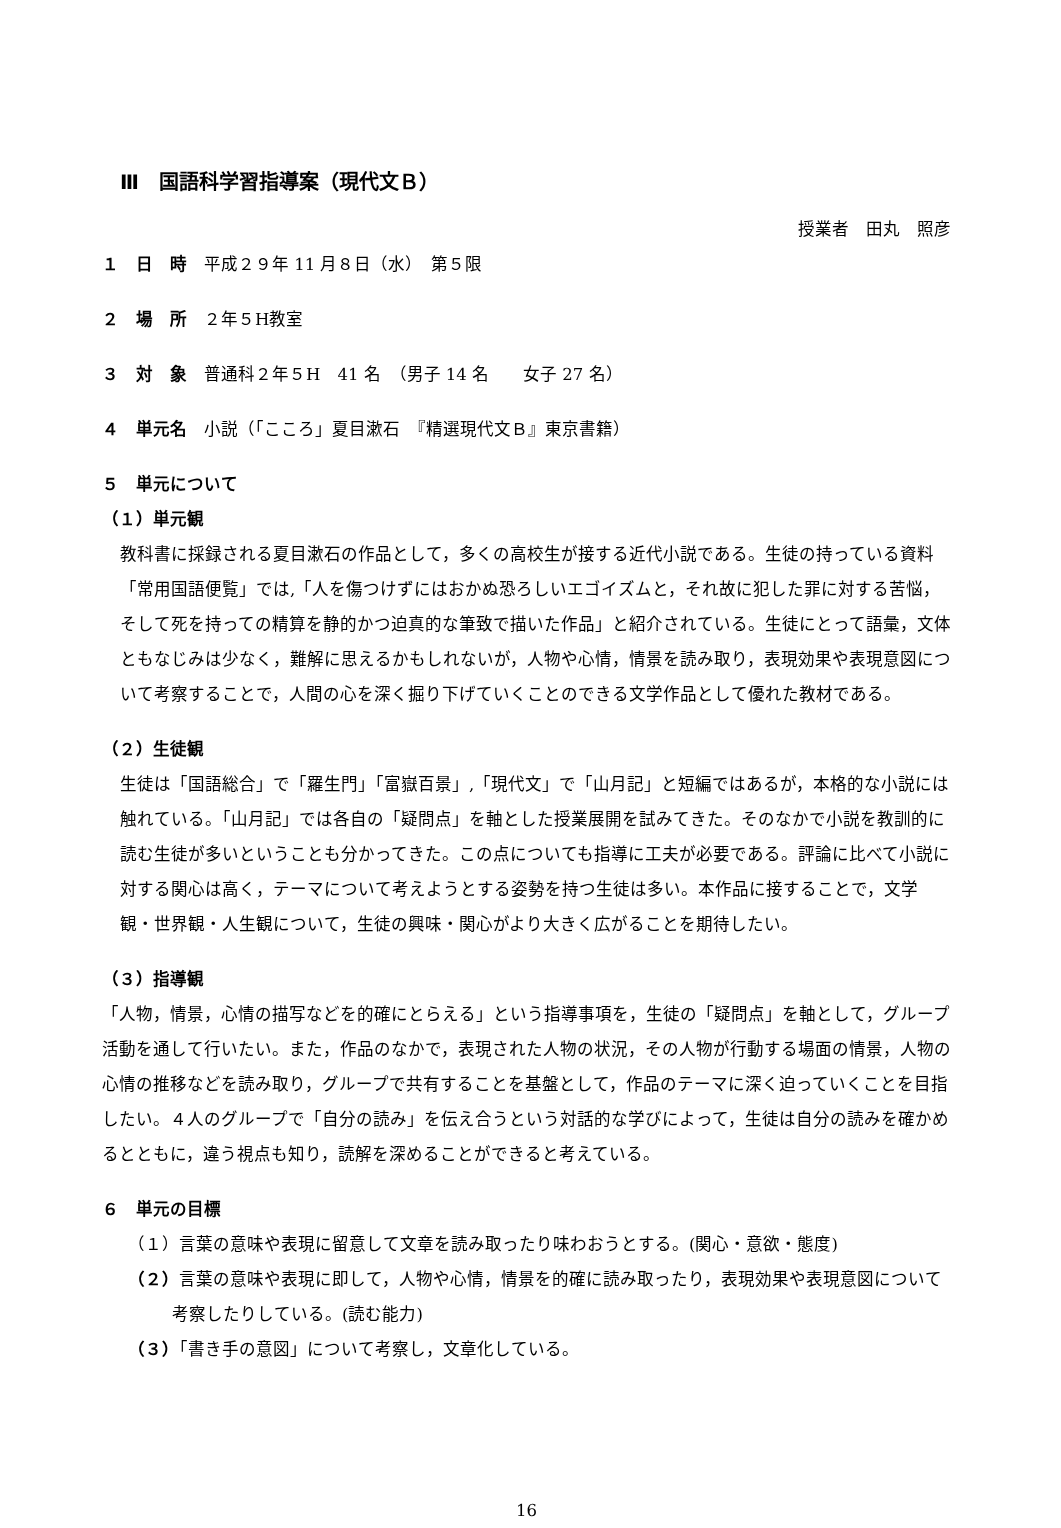Ⅲ　国語科学習指導案（現代文Ｂ）
授業者　田丸　照彦
１　日　時　平成２９年 11 月８日（水）　第５限
２　場　所　２年５H教室
３　対　象　普通科２年５H　41 名　（男子 14 名　　女子 27 名）
４　単元名　小説（「こころ」夏目漱石　『精選現代文Ｂ』東京書籍）
５　単元について
（１）単元観
教科書に採録される夏目漱石の作品として，多くの高校生が接する近代小説である。生徒の持っている資料「常用国語便覧」では,「人を傷つけずにはおかぬ恐ろしいエゴイズムと，それ故に犯した罪に対する苦悩，そして死を持っての精算を静的かつ迫真的な筆致で描いた作品」と紹介されている。生徒にとって語彙，文体ともなじみは少なく，難解に思えるかもしれないが，人物や心情，情景を読み取り，表現効果や表現意図について考察することで，人間の心を深く掘り下げていくことのできる文学作品として優れた教材である。
（２）生徒観
生徒は「国語総合」で「羅生門」「富嶽百景」,「現代文」で「山月記」と短編ではあるが，本格的な小説には触れている。「山月記」では各自の「疑問点」を軸とした授業展開を試みてきた。そのなかで小説を教訓的に読む生徒が多いということも分かってきた。この点についても指導に工夫が必要である。評論に比べて小説に対する関心は高く，テーマについて考えようとする姿勢を持つ生徒は多い。本作品に接することで，文学観・世界観・人生観について，生徒の興味・関心がより大きく広がることを期待したい。
（３）指導観
「人物，情景，心情の描写などを的確にとらえる」という指導事項を，生徒の「疑問点」を軸として，グループ活動を通して行いたい。また，作品のなかで，表現された人物の状況，その人物が行動する場面の情景，人物の心情の推移などを読み取り，グループで共有することを基盤として，作品のテーマに深く迫っていくことを目指したい。４人のグループで「自分の読み」を伝え合うという対話的な学びによって，生徒は自分の読みを確かめるとともに，違う視点も知り，読解を深めることができると考えている。
６　単元の目標
（１）言葉の意味や表現に留意して文章を読み取ったり味わおうとする。(関心・意欲・態度)
（２）言葉の意味や表現に即して，人物や心情，情景を的確に読み取ったり，表現効果や表現意図について考察したりしている。(読む能力)
（３）「書き手の意図」について考察し，文章化している。
16